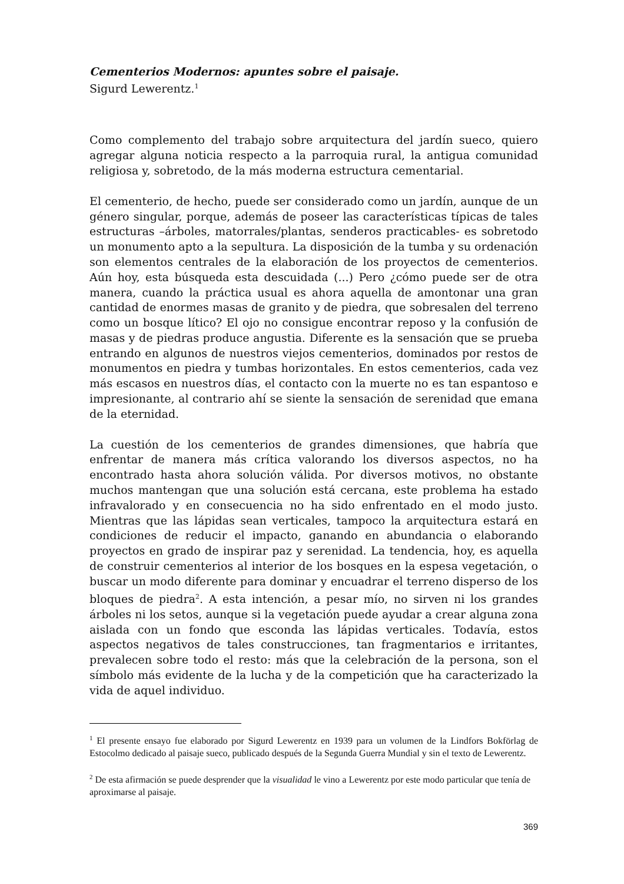Cementerios Modernos: apuntes sobre el paisaje.
Sigurd Lewerentz.<sup>1</sup>
Como complemento del trabajo sobre arquitectura del jardín sueco, quiero agregar alguna noticia respecto a la parroquia rural, la antigua comunidad religiosa y, sobretodo, de la más moderna estructura cementarial.
El cementerio, de hecho, puede ser considerado como un jardín, aunque de un género singular, porque, además de poseer las características típicas de tales estructuras –árboles, matorrales/plantas, senderos practicables- es sobretodo un monumento apto a la sepultura. La disposición de la tumba y su ordenación son elementos centrales de la elaboración de los proyectos de cementerios. Aún hoy, esta búsqueda esta descuidada (...) Pero ¿cómo puede ser de otra manera, cuando la práctica usual es ahora aquella de amontonar una gran cantidad de enormes masas de granito y de piedra, que sobresalen del terreno como un bosque lítico? El ojo no consigue encontrar reposo y la confusión de masas y de piedras produce angustia. Diferente es la sensación que se prueba entrando en algunos de nuestros viejos cementerios, dominados por restos de monumentos en piedra y tumbas horizontales. En estos cementerios, cada vez más escasos en nuestros días, el contacto con la muerte no es tan espantoso e impresionante, al contrario ahí se siente la sensación de serenidad que emana de la eternidad.
La cuestión de los cementerios de grandes dimensiones, que habría que enfrentar de manera más crítica valorando los diversos aspectos, no ha encontrado hasta ahora solución válida. Por diversos motivos, no obstante muchos mantengan que una solución está cercana, este problema ha estado infravalorado y en consecuencia no ha sido enfrentado en el modo justo. Mientras que las lápidas sean verticales, tampoco la arquitectura estará en condiciones de reducir el impacto, ganando en abundancia o elaborando proyectos en grado de inspirar paz y serenidad. La tendencia, hoy, es aquella de construir cementerios al interior de los bosques en la espesa vegetación, o buscar un modo diferente para dominar y encuadrar el terreno disperso de los bloques de piedra<sup>2</sup>. A esta intención, a pesar mío, no sirven ni los grandes árboles ni los setos, aunque si la vegetación puede ayudar a crear alguna zona aislada con un fondo que esconda las lápidas verticales. Todavía, estos aspectos negativos de tales construcciones, tan fragmentarios e irritantes, prevalecen sobre todo el resto: más que la celebración de la persona, son el símbolo más evidente de la lucha y de la competición que ha caracterizado la vida de aquel individuo.
<sup>1</sup> El presente ensayo fue elaborado por Sigurd Lewerentz en 1939 para un volumen de la Lindfors Bokförlag de Estocolmo dedicado al paisaje sueco, publicado después de la Segunda Guerra Mundial y sin el texto de Lewerentz.
<sup>2</sup> De esta afirmación se puede desprender que la visualidad le vino a Lewerentz por este modo particular que tenía de aproximarse al paisaje.
369